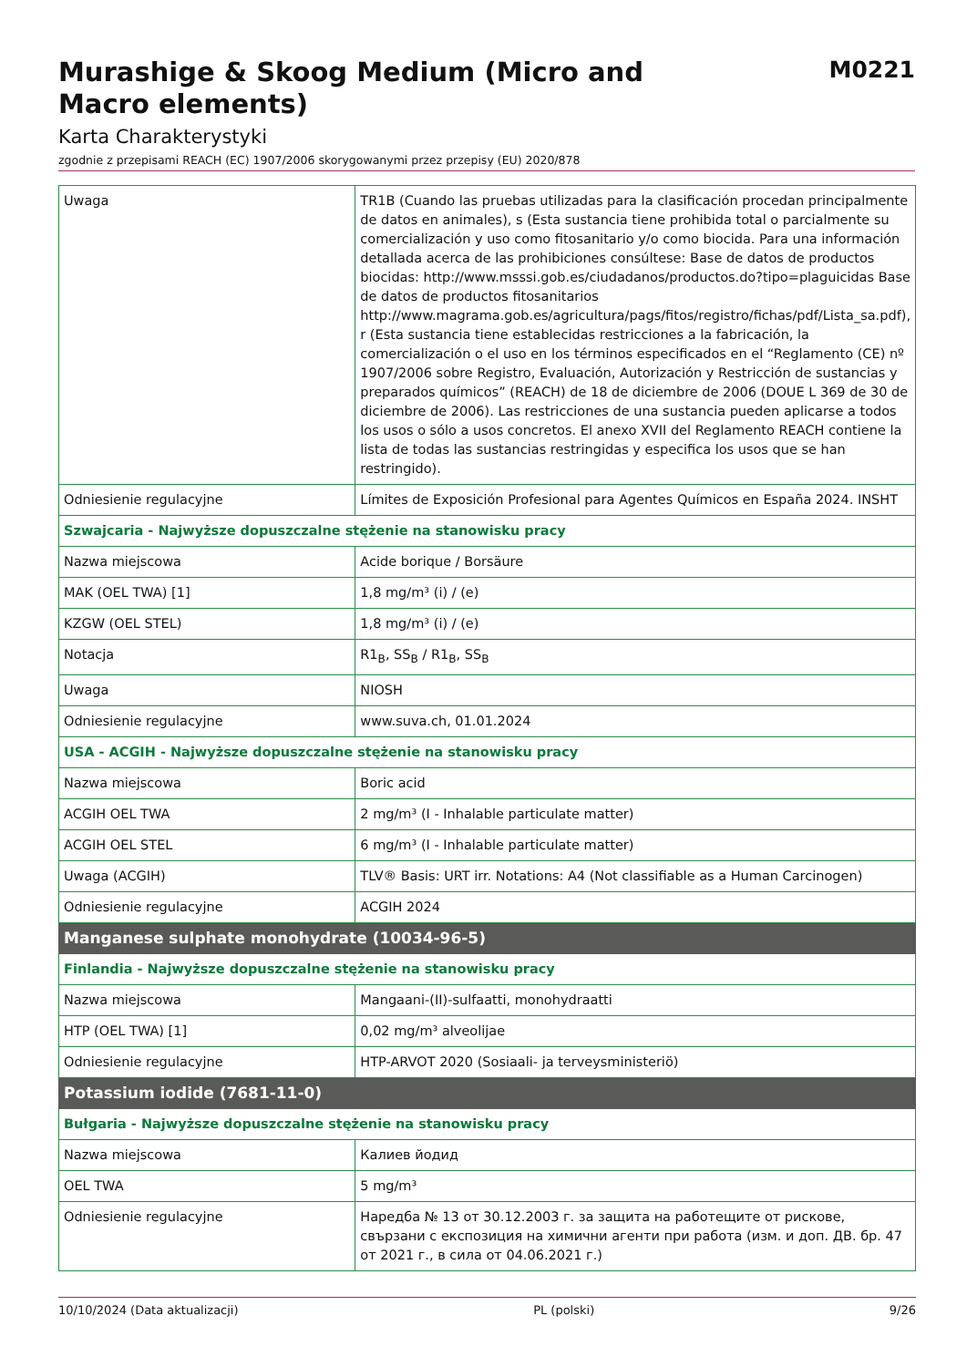Murashige & Skoog Medium (Micro and Macro elements)
M0221
Karta Charakterystyki
zgodnie z przepisami REACH (EC) 1907/2006 skorygowanymi przez przepisy (EU) 2020/878
| Uwaga | TR1B (Cuando las pruebas utilizadas para la clasificación procedan principalmente de datos en animales), s (Esta sustancia tiene prohibida total o parcialmente su comercialización y uso como fitosanitario y/o como biocida. Para una información detallada acerca de las prohibiciones consúltese: Base de datos de productos biocidas: http://www.msssi.gob.es/ciudadanos/productos.do?tipo=plaguicidas Base de datos de productos fitosanitarios http://www.magrama.gob.es/agricultura/pags/fitos/registro/fichas/pdf/Lista_sa.pdf), r (Esta sustancia tiene establecidas restricciones a la fabricación, la comercialización o el uso en los términos especificados en el “Reglamento (CE) nº 1907/2006 sobre Registro, Evaluación, Autorización y Restricción de sustancias y preparados químicos” (REACH) de 18 de diciembre de 2006 (DOUE L 369 de 30 de diciembre de 2006). Las restricciones de una sustancia pueden aplicarse a todos los usos o sólo a usos concretos. El anexo XVII del Reglamento REACH contiene la lista de todas las sustancias restringidas y especifica los usos que se han restringido). |
| Odniesienie regulacyjne | Límites de Exposición Profesional para Agentes Químicos en España 2024. INSHT |
| Szwajcaria - Najwyższe dopuszczalne stężenie na stanowisku pracy | |
| Nazwa miejscowa | Acide borique / Borsäure |
| MAK (OEL TWA) [1] | 1,8 mg/m³ (i) / (e) |
| KZGW (OEL STEL) | 1,8 mg/m³ (i) / (e) |
| Notacja | R1<sub>B</sub>, SS<sub>B</sub> / R1<sub>B</sub>, SS<sub>B</sub> |
| Uwaga | NIOSH |
| Odniesienie regulacyjne | www.suva.ch, 01.01.2024 |
| USA - ACGIH - Najwyższe dopuszczalne stężenie na stanowisku pracy | |
| Nazwa miejscowa | Boric acid |
| ACGIH OEL TWA | 2 mg/m³ (I - Inhalable particulate matter) |
| ACGIH OEL STEL | 6 mg/m³ (I - Inhalable particulate matter) |
| Uwaga (ACGIH) | TLV® Basis: URT irr. Notations: A4 (Not classifiable as a Human Carcinogen) |
| Odniesienie regulacyjne | ACGIH 2024 |
| Manganese sulphate monohydrate (10034-96-5) | |
| Finlandia - Najwyższe dopuszczalne stężenie na stanowisku pracy | |
| Nazwa miejscowa | Mangaani-(II)-sulfaatti, monohydraatti |
| HTP (OEL TWA) [1] | 0,02 mg/m³ alveolijae |
| Odniesienie regulacyjne | HTP-ARVOT 2020 (Sosiaali- ja terveysministeriö) |
| Potassium iodide (7681-11-0) | |
| Bułgaria - Najwyższe dopuszczalne stężenie na stanowisku pracy | |
| Nazwa miejscowa | Калиев йодид |
| OEL TWA | 5 mg/m³ |
| Odniesienie regulacyjne | Наредба № 13 от 30.12.2003 г. за защита на работещите от рискове, свързани с експозиция на химични агенти при работа (изм. и доп. ДВ. бр. 47 от 2021 г., в сила от 04.06.2021 г.) |
10/10/2024 (Data aktualizacji) PL (polski) 9/26